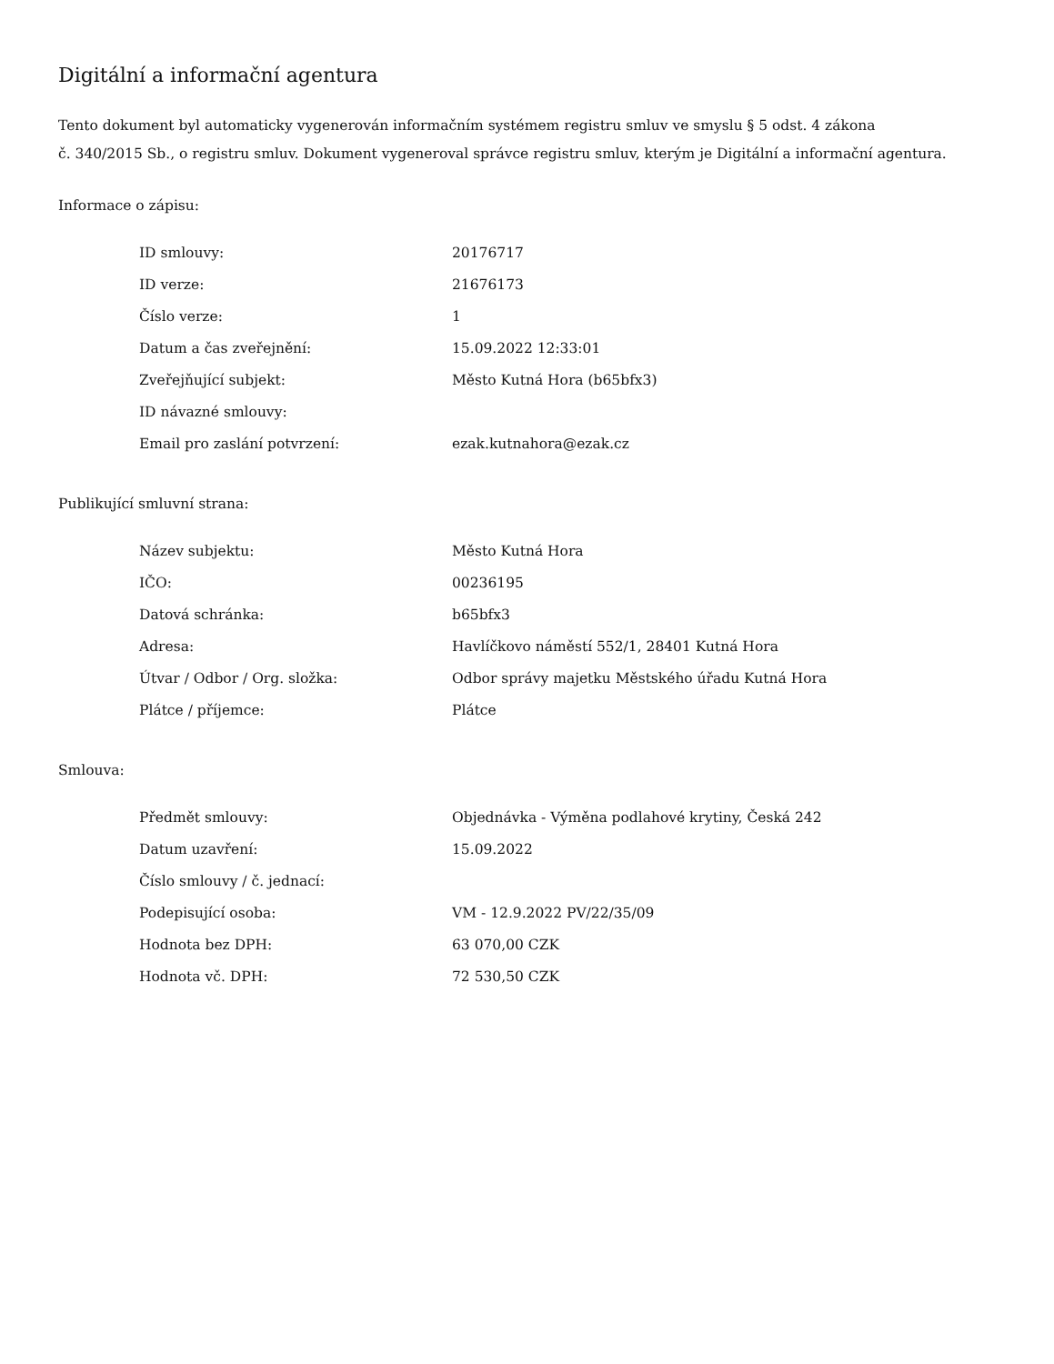Digitální a informační agentura
Tento dokument byl automaticky vygenerován informačním systémem registru smluv ve smyslu § 5 odst. 4 zákona
č. 340/2015 Sb., o registru smluv. Dokument vygeneroval správce registru smluv, kterým je Digitální a informační agentura.
Informace o zápisu:
| ID smlouvy: | 20176717 |
| ID verze: | 21676173 |
| Číslo verze: | 1 |
| Datum a čas zveřejnění: | 15.09.2022 12:33:01 |
| Zveřejňující subjekt: | Město Kutná Hora (b65bfx3) |
| ID návazné smlouvy: | |
| Email pro zaslání potvrzení: | ezak.kutnahora@ezak.cz |
Publikující smluvní strana:
| Název subjektu: | Město Kutná Hora |
| IČO: | 00236195 |
| Datová schránka: | b65bfx3 |
| Adresa: | Havlíčkovo náměstí 552/1, 28401 Kutná Hora |
| Útvar / Odbor / Org. složka: | Odbor správy majetku Městského úřadu Kutná Hora |
| Plátce / příjemce: | Plátce |
Smlouva:
| Předmět smlouvy: | Objednávka - Výměna podlahové krytiny, Česká 242 |
| Datum uzavření: | 15.09.2022 |
| Číslo smlouvy / č. jednací: | |
| Podepisující osoba: | VM - 12.9.2022 PV/22/35/09 |
| Hodnota bez DPH: | 63 070,00 CZK |
| Hodnota vč. DPH: | 72 530,50 CZK |